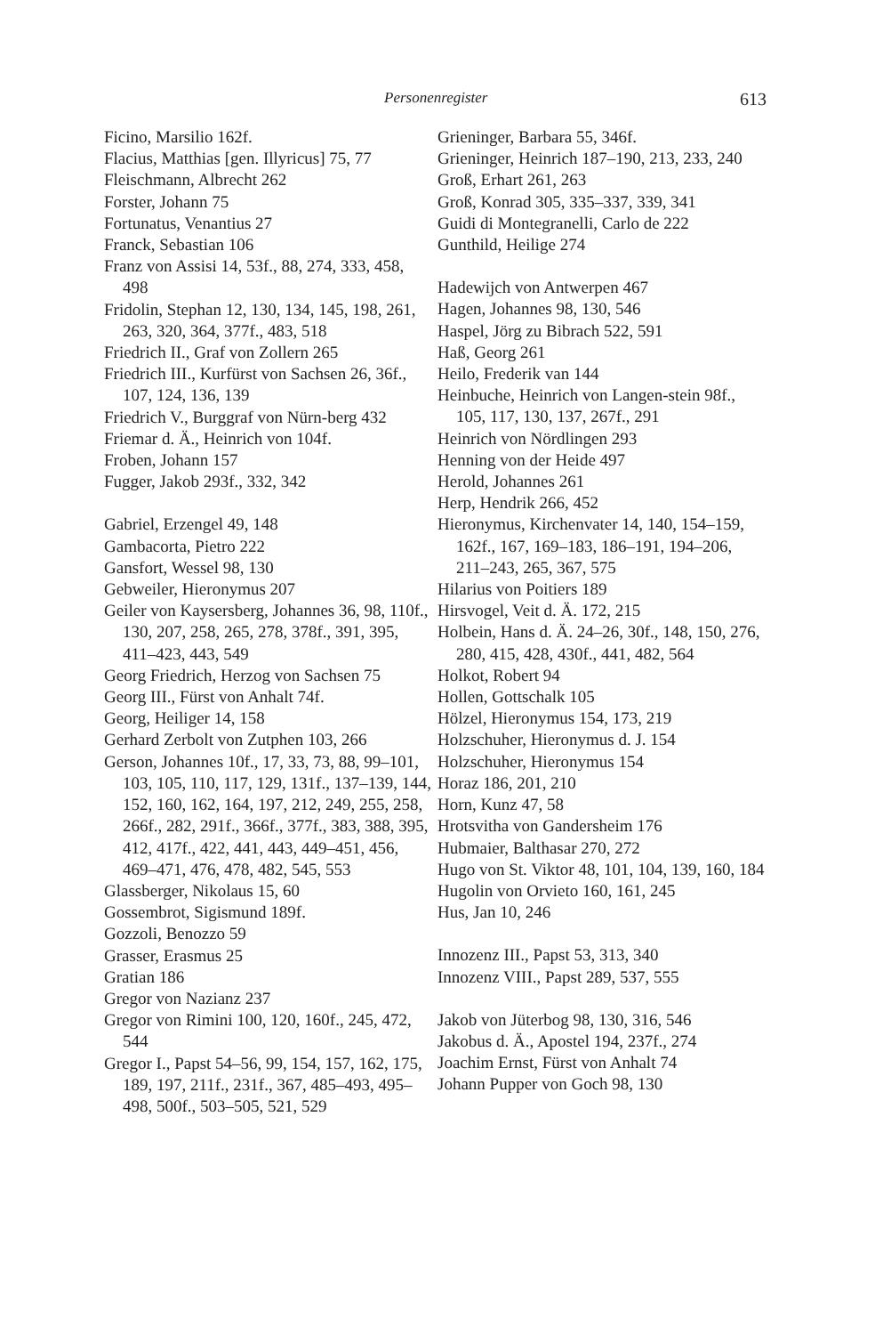Personenregister 613
Ficino, Marsilio 162f.
Flacius, Matthias [gen. Illyricus] 75, 77
Fleischmann, Albrecht 262
Forster, Johann 75
Fortunatus, Venantius 27
Franck, Sebastian 106
Franz von Assisi 14, 53f., 88, 274, 333, 458, 498
Fridolin, Stephan 12, 130, 134, 145, 198, 261, 263, 320, 364, 377f., 483, 518
Friedrich II., Graf von Zollern 265
Friedrich III., Kurfürst von Sachsen 26, 36f., 107, 124, 136, 139
Friedrich V., Burggraf von Nürn-berg 432
Friemar d. Ä., Heinrich von 104f.
Froben, Johann 157
Fugger, Jakob 293f., 332, 342
Gabriel, Erzengel 49, 148
Gambacorta, Pietro 222
Gansfort, Wessel 98, 130
Gebweiler, Hieronymus 207
Geiler von Kaysersberg, Johannes 36, 98, 110f., 130, 207, 258, 265, 278, 378f., 391, 395, 411–423, 443, 549
Georg Friedrich, Herzog von Sachsen 75
Georg III., Fürst von Anhalt 74f.
Georg, Heiliger 14, 158
Gerhard Zerbolt von Zutphen 103, 266
Gerson, Johannes 10f., 17, 33, 73, 88, 99–101, 103, 105, 110, 117, 129, 131f., 137–139, 144, 152, 160, 162, 164, 197, 212, 249, 255, 258, 266f., 282, 291f., 366f., 377f., 383, 388, 395, 412, 417f., 422, 441, 443, 449–451, 456, 469–471, 476, 478, 482, 545, 553
Glassberger, Nikolaus 15, 60
Gossembrot, Sigismund 189f.
Gozzoli, Benozzo 59
Grasser, Erasmus 25
Gratian 186
Gregor von Nazianz 237
Gregor von Rimini 100, 120, 160f., 245, 472, 544
Gregor I., Papst 54–56, 99, 154, 157, 162, 175, 189, 197, 211f., 231f., 367, 485–493, 495–498, 500f., 503–505, 521, 529
Grieninger, Barbara 55, 346f.
Grieninger, Heinrich 187–190, 213, 233, 240
Groß, Erhart 261, 263
Groß, Konrad 305, 335–337, 339, 341
Guidi di Montegranelli, Carlo de 222
Gunthild, Heilige 274
Hadewijch von Antwerpen 467
Hagen, Johannes 98, 130, 546
Haspel, Jörg zu Bibrach 522, 591
Haß, Georg 261
Heilo, Frederik van 144
Heinbuche, Heinrich von Langen-stein 98f., 105, 117, 130, 137, 267f., 291
Heinrich von Nördlingen 293
Henning von der Heide 497
Herold, Johannes 261
Herp, Hendrik 266, 452
Hieronymus, Kirchenvater 14, 140, 154–159, 162f., 167, 169–183, 186–191, 194–206, 211–243, 265, 367, 575
Hilarius von Poitiers 189
Hirsvogel, Veit d. Ä. 172, 215
Holbein, Hans d. Ä. 24–26, 30f., 148, 150, 276, 280, 415, 428, 430f., 441, 482, 564
Holkot, Robert 94
Hollen, Gottschalk 105
Hölzel, Hieronymus 154, 173, 219
Holzschuher, Hieronymus d. J. 154
Holzschuher, Hieronymus 154
Horaz 186, 201, 210
Horn, Kunz 47, 58
Hrotsvitha von Gandersheim 176
Hubmaier, Balthasar 270, 272
Hugo von St. Viktor 48, 101, 104, 139, 160, 184
Hugolin von Orvieto 160, 161, 245
Hus, Jan 10, 246
Innozenz III., Papst 53, 313, 340
Innozenz VIII., Papst 289, 537, 555
Jakob von Jüterbog 98, 130, 316, 546
Jakobus d. Ä., Apostel 194, 237f., 274
Joachim Ernst, Fürst von Anhalt 74
Johann Pupper von Goch 98, 130